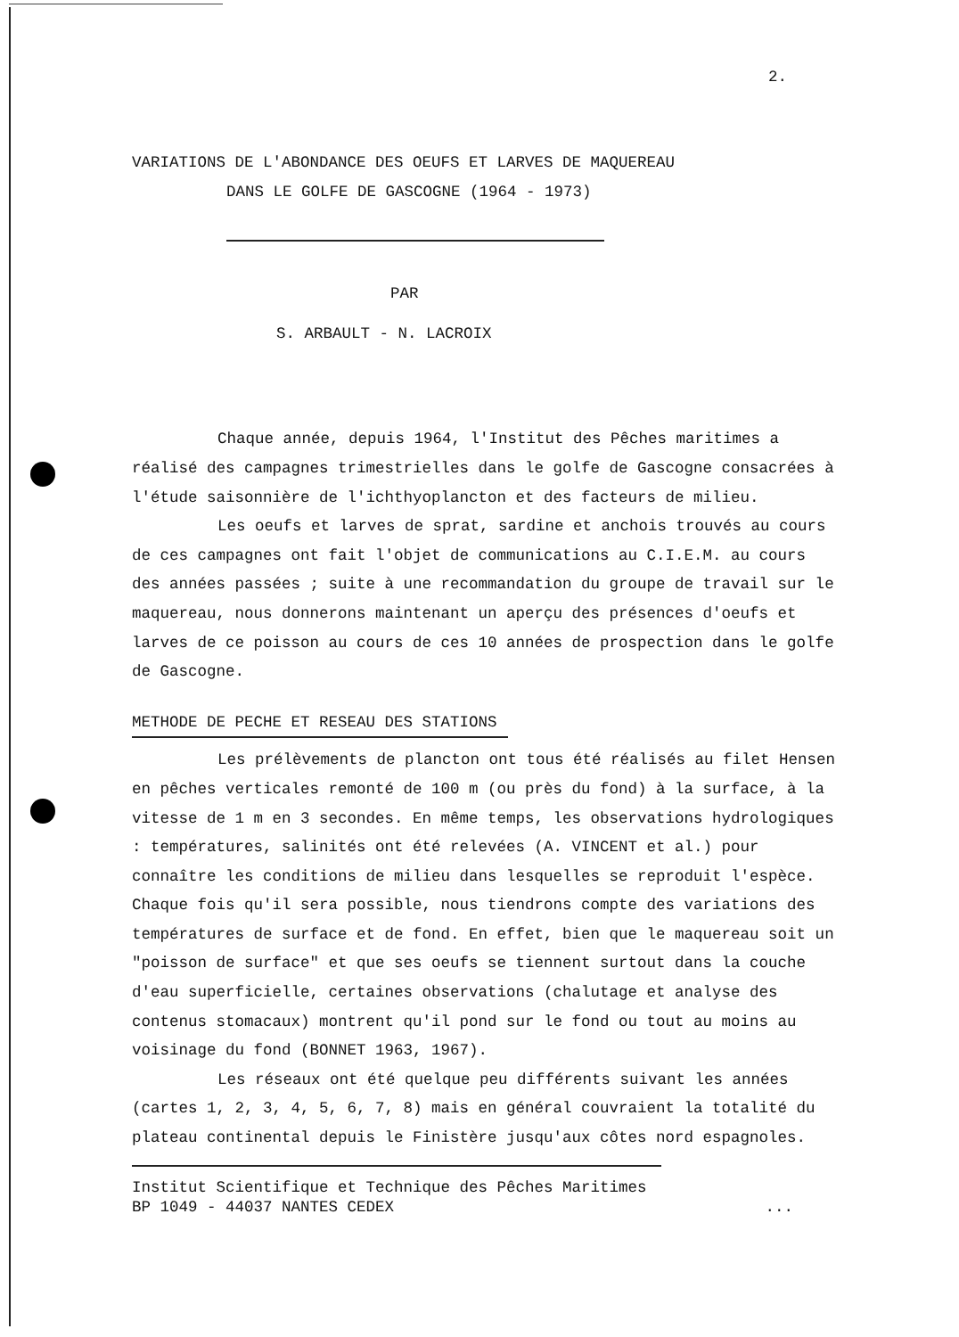2.
VARIATIONS DE L'ABONDANCE DES OEUFS ET LARVES DE MAQUEREAU
DANS LE GOLFE DE GASCOGNE (1964 - 1973)
PAR
S. ARBAULT - N. LACROIX
Chaque année, depuis 1964, l'Institut des Pêches maritimes a réalisé des campagnes trimestrielles dans le golfe de Gascogne consacrées à l'étude saisonnière de l'ichthyoplancton et des facteurs de milieu.
Les oeufs et larves de sprat, sardine et anchois trouvés au cours de ces campagnes ont fait l'objet de communications au C.I.E.M. au cours des années passées ; suite à une recommandation du groupe de travail sur le maquereau, nous donnerons maintenant un aperçu des présences d'oeufs et larves de ce poisson au cours de ces 10 années de prospection dans le golfe de Gascogne.
METHODE DE PECHE ET RESEAU DES STATIONS
Les prélèvements de plancton ont tous été réalisés au filet Hensen en pêches verticales remonté de 100 m (ou près du fond) à la surface, à la vitesse de 1 m en 3 secondes. En même temps, les observations hydrologiques : températures, salinités ont été relevées (A. VINCENT et al.) pour connaître les conditions de milieu dans lesquelles se reproduit l'espèce. Chaque fois qu'il sera possible, nous tiendrons compte des variations des températures de surface et de fond. En effet, bien que le maquereau soit un "poisson de surface" et que ses oeufs se tiennent surtout dans la couche d'eau superficielle, certaines observations (chalutage et analyse des contenus stomacaux) montrent qu'il pond sur le fond ou tout au moins au voisinage du fond (BONNET 1963, 1967).
Les réseaux ont été quelque peu différents suivant les années (cartes 1, 2, 3, 4, 5, 6, 7, 8) mais en général couvraient la totalité du plateau continental depuis le Finistère jusqu'aux côtes nord espagnoles.
Institut Scientifique et Technique des Pêches Maritimes
BP 1049 - 44037 NANTES CEDEX...